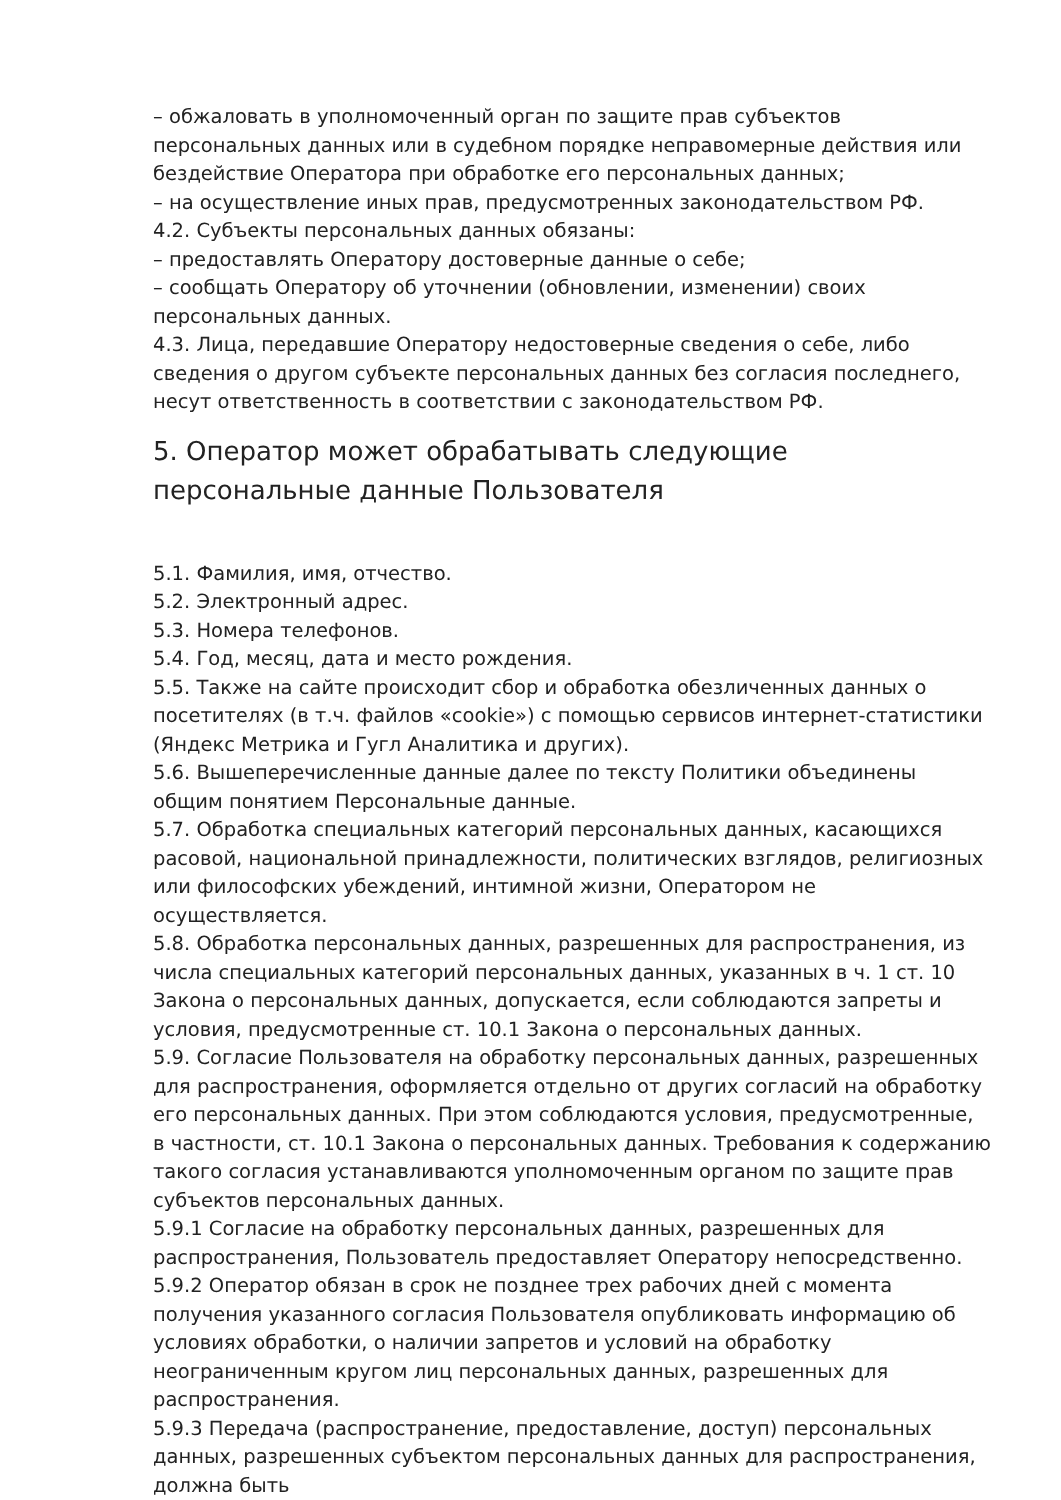– обжаловать в уполномоченный орган по защите прав субъектов персональных данных или в судебном порядке неправомерные действия или бездействие Оператора при обработке его персональных данных;
– на осуществление иных прав, предусмотренных законодательством РФ.
4.2. Субъекты персональных данных обязаны:
– предоставлять Оператору достоверные данные о себе;
– сообщать Оператору об уточнении (обновлении, изменении) своих персональных данных.
4.3. Лица, передавшие Оператору недостоверные сведения о себе, либо сведения о другом субъекте персональных данных без согласия последнего, несут ответственность в соответствии с законодательством РФ.
5. Оператор может обрабатывать следующие персональные данные Пользователя
5.1. Фамилия, имя, отчество.
5.2. Электронный адрес.
5.3. Номера телефонов.
5.4. Год, месяц, дата и место рождения.
5.5. Также на сайте происходит сбор и обработка обезличенных данных о посетителях (в т.ч. файлов «cookie») с помощью сервисов интернет-статистики (Яндекс Метрика и Гугл Аналитика и других).
5.6. Вышеперечисленные данные далее по тексту Политики объединены общим понятием Персональные данные.
5.7. Обработка специальных категорий персональных данных, касающихся расовой, национальной принадлежности, политических взглядов, религиозных или философских убеждений, интимной жизни, Оператором не осуществляется.
5.8. Обработка персональных данных, разрешенных для распространения, из числа специальных категорий персональных данных, указанных в ч. 1 ст. 10 Закона о персональных данных, допускается, если соблюдаются запреты и условия, предусмотренные ст. 10.1 Закона о персональных данных.
5.9. Согласие Пользователя на обработку персональных данных, разрешенных для распространения, оформляется отдельно от других согласий на обработку его персональных данных. При этом соблюдаются условия, предусмотренные, в частности, ст. 10.1 Закона о персональных данных. Требования к содержанию такого согласия устанавливаются уполномоченным органом по защите прав субъектов персональных данных.
5.9.1 Согласие на обработку персональных данных, разрешенных для распространения, Пользователь предоставляет Оператору непосредственно.
5.9.2 Оператор обязан в срок не позднее трех рабочих дней с момента получения указанного согласия Пользователя опубликовать информацию об условиях обработки, о наличии запретов и условий на обработку неограниченным кругом лиц персональных данных, разрешенных для распространения.
5.9.3 Передача (распространение, предоставление, доступ) персональных данных, разрешенных субъектом персональных данных для распространения, должна быть